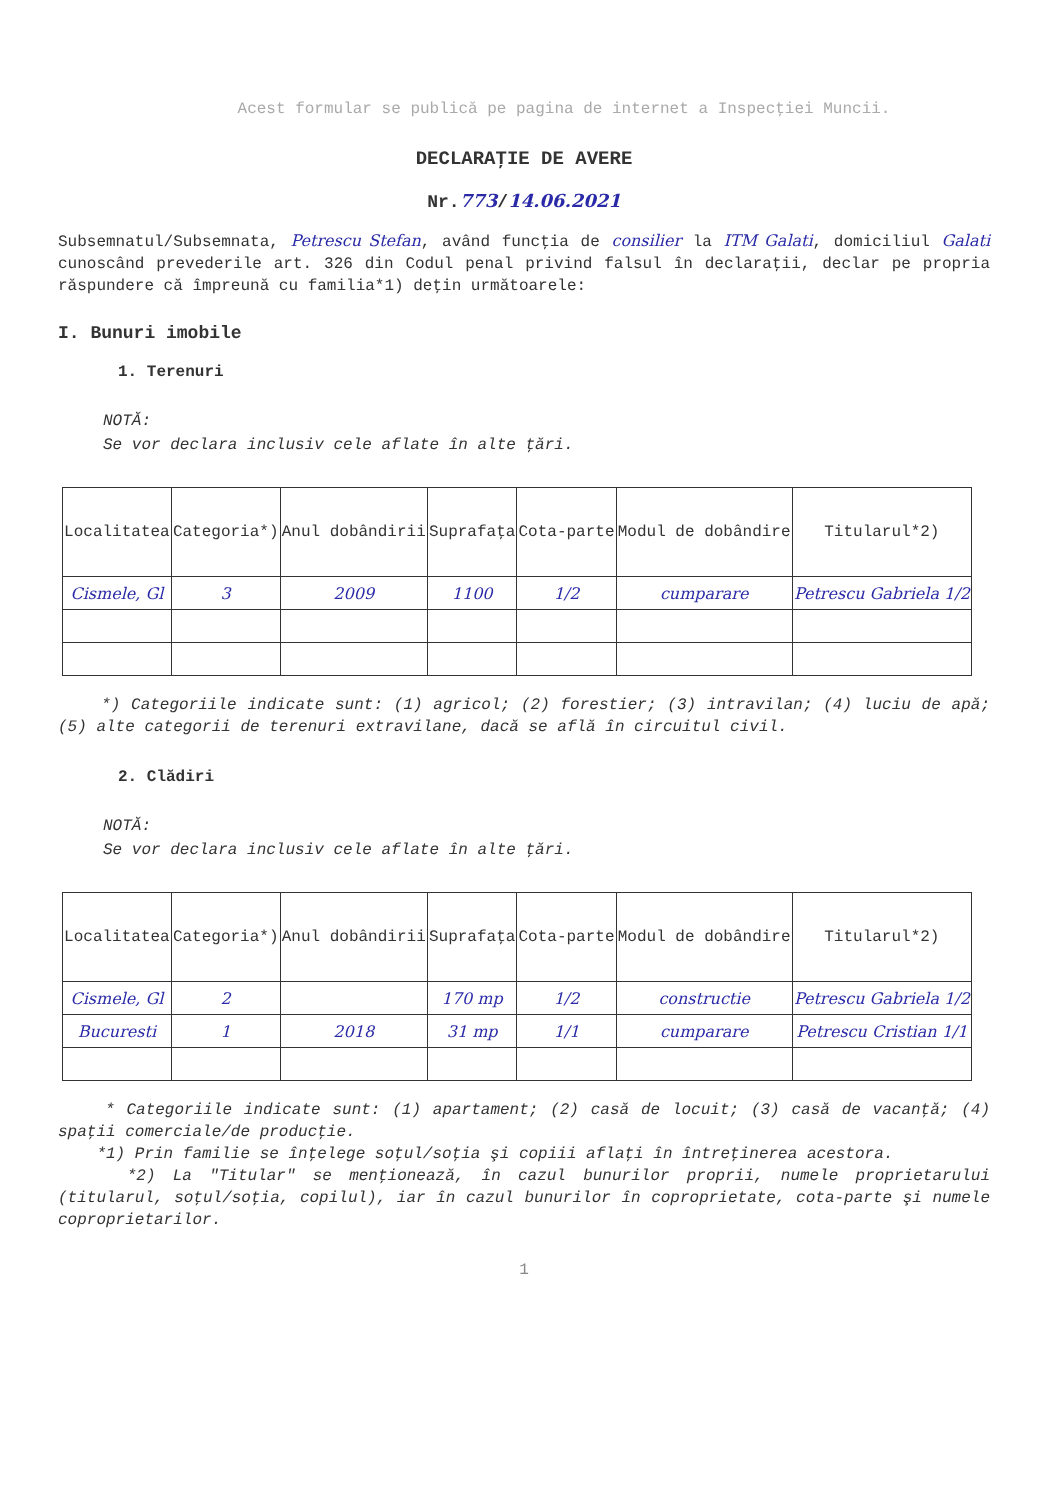Acest formular se publică pe pagina de internet a Inspecţiei Muncii.
DECLARAŢIE DE AVERE
Nr.773/14.06.2021
Subsemnatul/Subsemnata, Petrescu Stefan, având funcţia de consilier la ITM Galati, domiciliul Galati cunoscând prevederile art. 326 din Codul penal privind falsul în declaraţii, declar pe propria răspundere că împreună cu familia*1) deţin următoarele:
I. Bunuri imobile
1. Terenuri
NOTĂ:
Se vor declara inclusiv cele aflate în alte ţări.
| Localitatea | Categoria*) | Anul dobândirii | Suprafaţa | Cota-parte | Modul de dobândire | Titularul*2) |
| --- | --- | --- | --- | --- | --- | --- |
| Cismele, Gl | 3 | 2009 | 1100 | 1/2 | cumparare | Petrescu Gabriela 1/2 |
*) Categoriile indicate sunt: (1) agricol; (2) forestier; (3) intravilan; (4) luciu de apă; (5) alte categorii de terenuri extravilane, dacă se află în circuitul civil.
2. Clădiri
NOTĂ:
Se vor declara inclusiv cele aflate în alte ţări.
| Localitatea | Categoria*) | Anul dobândirii | Suprafaţa | Cota-parte | Modul de dobândire | Titularul*2) |
| --- | --- | --- | --- | --- | --- | --- |
| Cismele, Gl | 2 | | 170 mp | 1/2 | constructie | Petrescu Gabriela 1/2 |
| Bucuresti | 1 | 2018 | 31 mp | 1/1 | cumparare | Petrescu Cristian 1/1 |
* Categoriile indicate sunt: (1) apartament; (2) casă de locuit; (3) casă de vacanţă; (4) spaţii comerciale/de producţie.
*1) Prin familie se înţelege soţul/soţia şi copiii aflaţi în întreţinerea acestora.
*2) La "Titular" se menţionează, în cazul bunurilor proprii, numele proprietarului (titularul, soţul/soţia, copilul), iar în cazul bunurilor în coproprietate, cota-parte şi numele coproprietarilor.
1